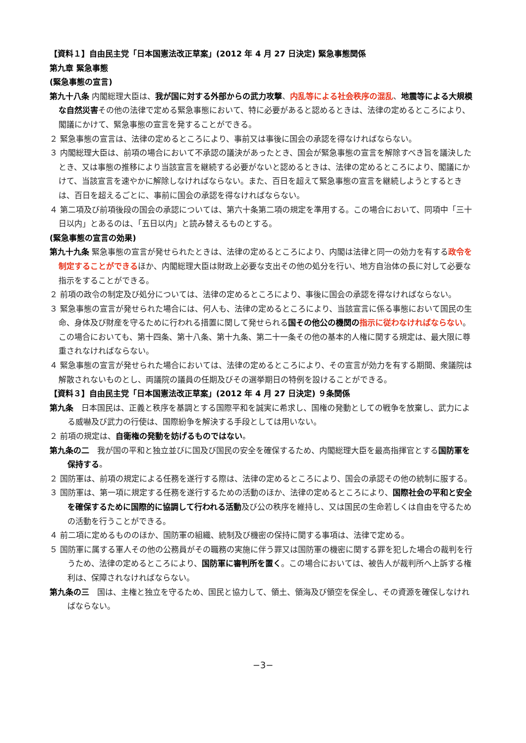【資料１】自由民主党「日本国憲法改正草案」(2012 年 4 月 27 日決定) 緊急事態関係
第九章 緊急事態
(緊急事態の宣言)
第九十八条 内閣総理大臣は、我が国に対する外部からの武力攻撃、内乱等による社会秩序の混乱、地震等による大規模な自然災害その他の法律で定める緊急事態において、特に必要があると認めるときは、法律の定めるところにより、閣議にかけて、緊急事態の宣言を発することができる。
２ 緊急事態の宣言は、法律の定めるところにより、事前又は事後に国会の承認を得なければならない。
３ 内閣総理大臣は、前項の場合において不承認の議決があったとき、国会が緊急事態の宣言を解除すべき旨を議決したとき、又は事態の推移により当該宣言を継続する必要がないと認めるときは、法律の定めるところにより、閣議にかけて、当該宣言を速やかに解除しなければならない。また、百日を超えて緊急事態の宣言を継続しようとするときは、百日を超えるごとに、事前に国会の承認を得なければならない。
４ 第二項及び前項後段の国会の承認については、第六十条第二項の規定を準用する。この場合において、同項中「三十日以内」とあるのは、「五日以内」と読み替えるものとする。
(緊急事態の宣言の効果)
第九十九条 緊急事態の宣言が発せられたときは、法律の定めるところにより、内閣は法律と同一の効力を有する政令を制定することができるほか、内閣総理大臣は財政上必要な支出その他の処分を行い、地方自治体の長に対して必要な指示をすることができる。
２ 前項の政令の制定及び処分については、法律の定めるところにより、事後に国会の承認を得なければならない。
３ 緊急事態の宣言が発せられた場合には、何人も、法律の定めるところにより、当該宣言に係る事態において国民の生命、身体及び財産を守るために行われる措置に関して発せられる国その他公の機関の 指示に従わなければならない。この場合においても、第十四条、第十八条、第十九条、第二十一条その他の基本的人権に関する規定は、最大限に尊重されなければならない。
４ 緊急事態の宣言が発せられた場合においては、法律の定めるところにより、その宣言が効力を有する期間、衆議院は解散されないものとし、両議院の議員の任期及びその選挙期日の特例を設けることができる。
【資料３】自由民主党「日本国憲法改正草案」(2012 年 4 月 27 日決定) ９条関係
第九条　日本国民は、正義と秩序を基調とする国際平和を誠実に希求し、国権の発動としての戦争を放棄し、武力による威嚇及び武力の行使は、国際紛争を解決する手段としては用いない。
２ 前項の規定は、自衛権の発動を妨げるものではない。
第九条の二　我が国の平和と独立並びに国及び国民の安全を確保するため、内閣総理大臣を最高指揮官とする国防軍を保持する。
２ 国防軍は、前項の規定による任務を遂行する際は、法律の定めるところにより、国会の承認その他の統制に服する。
３ 国防軍は、第一項に規定する任務を遂行するための活動のほか、法律の定めるところにより、国際社会の平和と安全を確保するために国際的に協調して行われる活動及び公の秩序を維持し、又は国民の生命若しくは自由を守るための活動を行うことができる。
４ 前二項に定めるもののほか、国防軍の組織、統制及び機密の保持に関する事項は、法律で定める。
５ 国防軍に属する軍人その他の公務員がその職務の実施に伴う罪又は国防軍の機密に関する罪を犯した場合の裁判を行うため、法律の定めるところにより、国防軍に審判所を置く。この場合においては、被告人が裁判所へ上訴する権利は、保障されなければならない。
第九条の三　国は、主権と独立を守るため、国民と協力して、領土、領海及び領空を保全し、その資源を確保しなければならない。
−3−